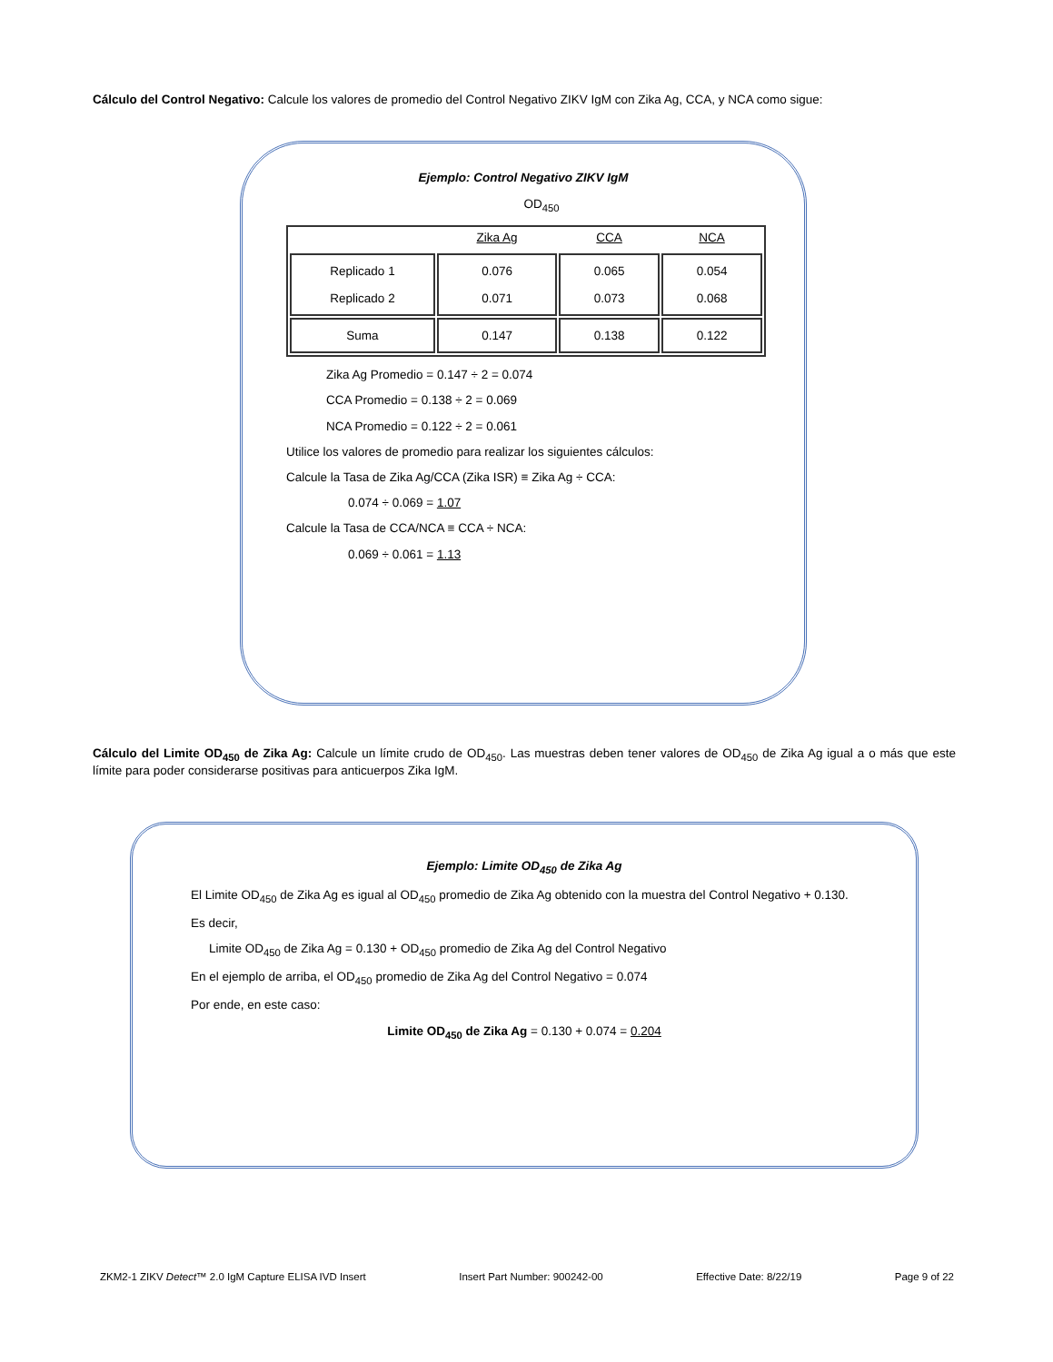Cálculo del Control Negativo: Calcule los valores de promedio del Control Negativo ZIKV IgM con Zika Ag, CCA, y NCA como sigue:
Ejemplo: Control Negativo ZIKV IgM
OD<sub>450</sub>
| | Zika Ag | CCA | NCA |
| Replicado 1 Replicado 2 | 0.076 0.071 | 0.065 0.073 | 0.054 0.068 |
| Suma | 0.147 | 0.138 | 0.122 |
Zika Ag Promedio = 0.147 ÷ 2 = 0.074
CCA Promedio = 0.138 ÷ 2 = 0.069
NCA Promedio = 0.122 ÷ 2 = 0.061
Utilice los valores de promedio para realizar los siguientes cálculos:
Calcule la Tasa de Zika Ag/CCA (Zika ISR) ≡ Zika Ag ÷ CCA:
0.074 ÷ 0.069 = 1.07
Calcule la Tasa de CCA/NCA ≡ CCA ÷ NCA:
0.069 ÷ 0.061 = 1.13
Cálculo del Limite OD<sub>450</sub> de Zika Ag: Calcule un límite crudo de OD<sub>450</sub>. Las muestras deben tener valores de OD<sub>450</sub> de Zika Ag igual a o más que este límite para poder considerarse positivas para anticuerpos Zika IgM.
Ejemplo: Limite OD<sub>450</sub> de Zika Ag
El Limite OD<sub>450</sub> de Zika Ag es igual al OD<sub>450</sub> promedio de Zika Ag obtenido con la muestra del Control Negativo + 0.130.
Es decir,
Limite OD<sub>450</sub> de Zika Ag = 0.130 + OD<sub>450</sub> promedio de Zika Ag del Control Negativo
En el ejemplo de arriba, el OD<sub>450</sub> promedio de Zika Ag del Control Negativo = 0.074
Por ende, en este caso:
Limite OD<sub>450</sub> de Zika Ag = 0.130 + 0.074 = 0.204
ZKM2-1 ZIKV Detect™ 2.0 IgM Capture ELISA IVD Insert Insert Part Number: 900242-00 Effective Date: 8/22/19 Page 9 of 22